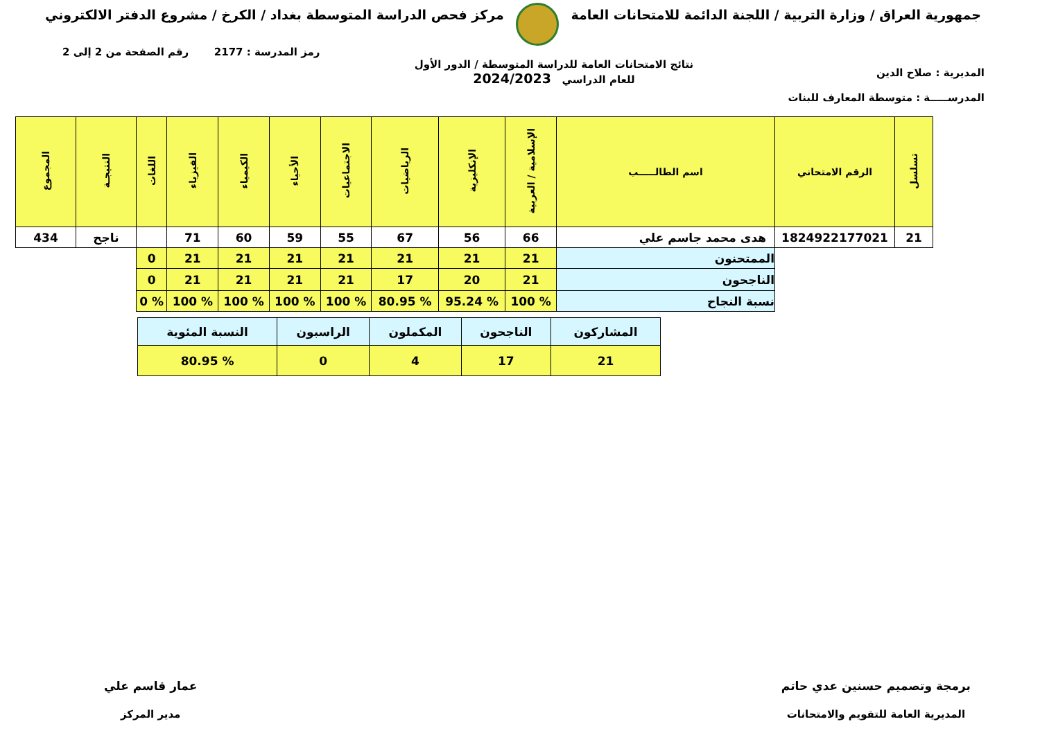جمهورية العراق / وزارة التربية / اللجنة الدائمة للامتحانات العامة
مركز فحص الدراسة المتوسطة بغداد / الكرخ / مشروع الدفتر الالكتروني
المديرية : صلاح الدين
المدرســـــة : متوسطة المعارف للبنات
نتائج الامتحانات العامة للدراسة المتوسطة / الدور الأول
للعام الدراسي 2024/2023
رمز المدرسة : 2177 رقم الصفحة من 2 إلى 2
| تسلسل | الرقم الامتحاني | اسم الطالـــــب | الإسلامية / العربية | الإنكليزية | الرياضيات | الاجتماعيات | الأحياء | الكيمياء | الفيزياء | اللغات | النتيجـة | المجموع |
| --- | --- | --- | --- | --- | --- | --- | --- | --- | --- | --- | --- | --- |
| 21 | 1824922177021 | هدى محمد جاسم علي | 66 | 56 | 67 | 55 | 59 | 60 | 71 | | ناجح | 434 |
| | | الممتحنون | 21 | 21 | 21 | 21 | 21 | 21 | 21 | 0 | | |
| | | الناجحون | 21 | 20 | 17 | 21 | 21 | 21 | 21 | 0 | | |
| | | نسبة النجاح | % 100 | % 95.24 | % 80.95 | % 100 | % 100 | % 100 | % 100 | % 0 | | |
| المشاركون | الناجحون | المكملون | الراسبون | النسبة المئوية |
| 21 | 17 | 4 | 0 | % 80.95 |
برمجة وتصميم حسنين عدي حاتم
المديرية العامة للتقويم والامتحانات
عمار قاسم علي
مدير المركز